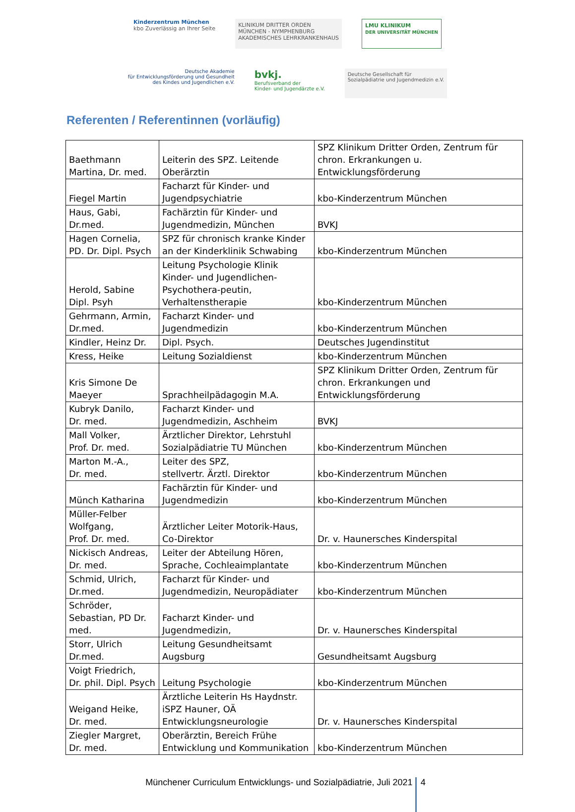Kinderzentrum München
kbo Zuverlässig an Ihrer Seite
KLINIKUM DRITTER ORDEN
MÜNCHEN - NYMPHENBURG
AKADEMISCHES LEHRKRANKENHAUS
LMU KLINIKUM
DER UNIVERSITÄT MÜNCHEN
Deutsche Akademie
für Entwicklungsförderung und Gesundheit
des Kindes und Jugendlichen e.V.
bvkj.
Berufsverband der
Kinder- und Jugendärzte e.V.
Deutsche Gesellschaft für
Sozialpädiatrie und Jugendmedizin e.V.
Referenten / Referentinnen (vorläufig)
| Baethmann Martina, Dr. med. | Leiterin des SPZ. Leitende Oberärztin | SPZ Klinikum Dritter Orden, Zentrum für chron. Erkrankungen u. Entwicklungsförderung |
| Fiegel Martin | Facharzt für Kinder- und Jugendpsychiatrie | kbo-Kinderzentrum München |
| Haus, Gabi, Dr.med. | Fachärztin für Kinder- und Jugendmedizin, München | BVKJ |
| Hagen Cornelia, PD. Dr. Dipl. Psych | SPZ für chronisch kranke Kinder an der Kinderklinik Schwabing | kbo-Kinderzentrum München |
| Herold, Sabine Dipl. Psyh | Leitung Psychologie Klinik Kinder- und Jugendlichen-Psychothera-peutin, Verhaltenstherapie | kbo-Kinderzentrum München |
| Gehrmann, Armin, Dr.med. | Facharzt Kinder- und Jugendmedizin | kbo-Kinderzentrum München |
| Kindler, Heinz Dr. | Dipl. Psych. | Deutsches Jugendinstitut |
| Kress, Heike | Leitung Sozialdienst | kbo-Kinderzentrum München |
| Kris Simone De Maeyer | Sprachheilpädagogin M.A. | SPZ Klinikum Dritter Orden, Zentrum für chron. Erkrankungen und Entwicklungsförderung |
| Kubryk Danilo, Dr. med. | Facharzt Kinder- und Jugendmedizin, Aschheim | BVKJ |
| Mall Volker, Prof. Dr. med. | Ärztlicher Direktor, Lehrstuhl Sozialpädiatrie TU München | kbo-Kinderzentrum München |
| Marton M.-A., Dr. med. | Leiter des SPZ, stellvertr. Ärztl. Direktor | kbo-Kinderzentrum München |
| Münch Katharina | Fachärztin für Kinder- und Jugendmedizin | kbo-Kinderzentrum München |
| Müller-Felber Wolfgang, Prof. Dr. med. | Ärztlicher Leiter Motorik-Haus, Co-Direktor | Dr. v. Haunersches Kinderspital |
| Nickisch Andreas, Dr. med. | Leiter der Abteilung Hören, Sprache, Cochleaimplantate | kbo-Kinderzentrum München |
| Schmid, Ulrich, Dr.med. | Facharzt für Kinder- und Jugendmedizin, Neuropädiater | kbo-Kinderzentrum München |
| Schröder, Sebastian, PD Dr. med. | Facharzt Kinder- und Jugendmedizin, | Dr. v. Haunersches Kinderspital |
| Storr, Ulrich Dr.med. | Leitung Gesundheitsamt Augsburg | Gesundheitsamt Augsburg |
| Voigt Friedrich, Dr. phil. Dipl. Psych | Leitung Psychologie | kbo-Kinderzentrum München |
| Weigand Heike, Dr. med. | Ärztliche Leiterin Hs Haydnstr. iSPZ Hauner, OÄ Entwicklungsneurologie | Dr. v. Haunersches Kinderspital |
| Ziegler Margret, Dr. med. | Oberärztin, Bereich Frühe Entwicklung und Kommunikation | kbo-Kinderzentrum München |
Münchener Curriculum Entwicklungs- und Sozialpädiatrie, Juli 2021 4